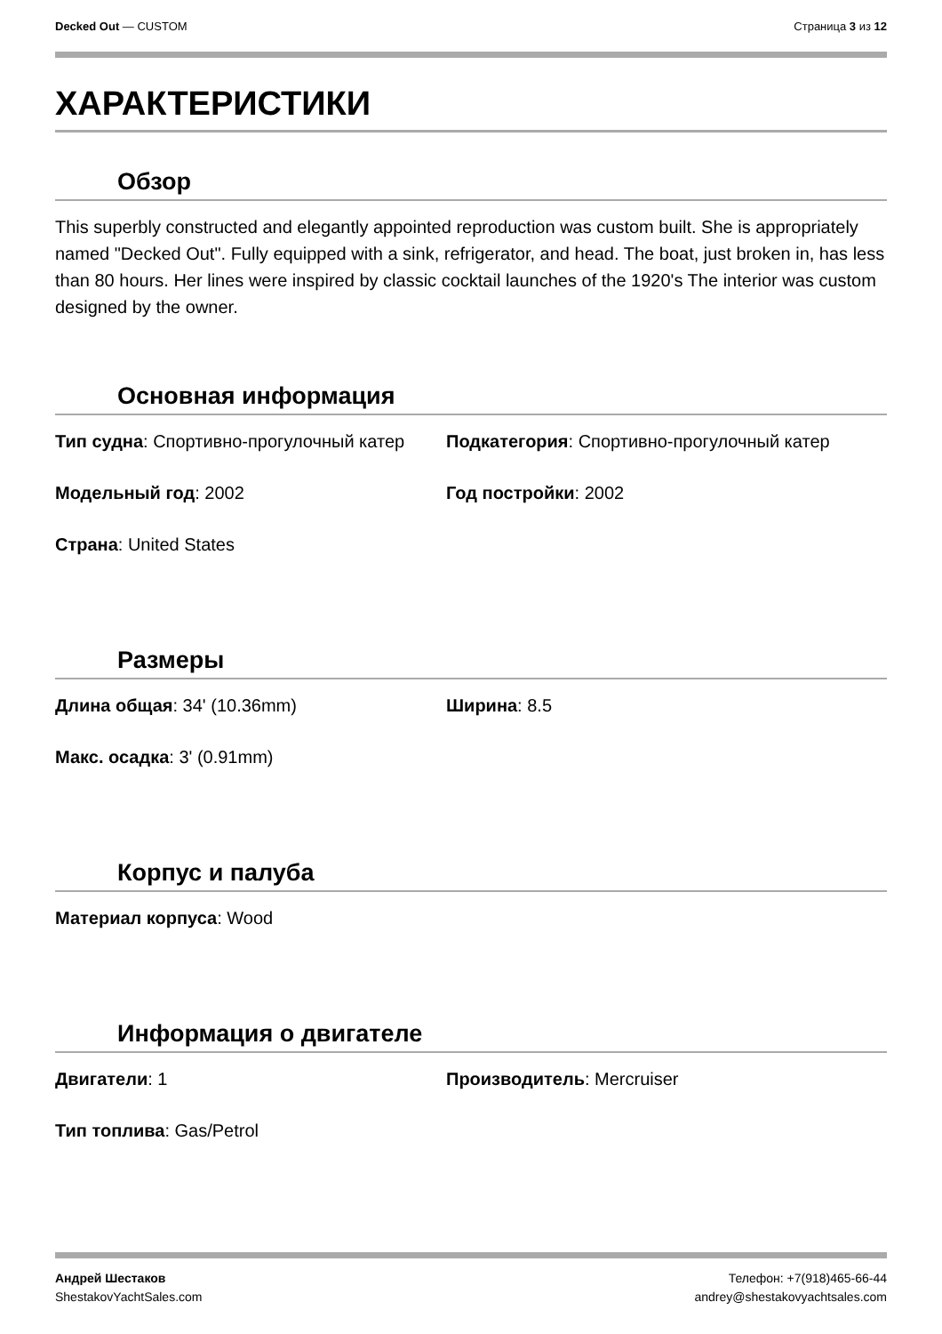Decked Out — CUSTOM Страница 3 из 12
ХАРАКТЕРИСТИКИ
Обзор
This superbly constructed and elegantly appointed reproduction was custom built. She is appropriately named "Decked Out". Fully equipped with a sink, refrigerator, and head. The boat, just broken in, has less than 80 hours. Her lines were inspired by classic cocktail launches of the 1920's The interior was custom designed by the owner.
Основная информация
Тип судна: Спортивно-прогулочный катер
Подкатегория: Спортивно-прогулочный катер
Модельный год: 2002 Год постройки: 2002
Страна: United States
Размеры
Длина общая: 34' (10.36mm) Ширина: 8.5
Макс. осадка: 3' (0.91mm)
Корпус и палуба
Материал корпуса: Wood
Информация о двигателе
Двигатели: 1 Производитель: Mercruiser
Тип топлива: Gas/Petrol
Андрей Шестаков
ShestakovYachtSales.com
Телефон: +7(918)465-66-44
andrey@shestakovyachtsales.com